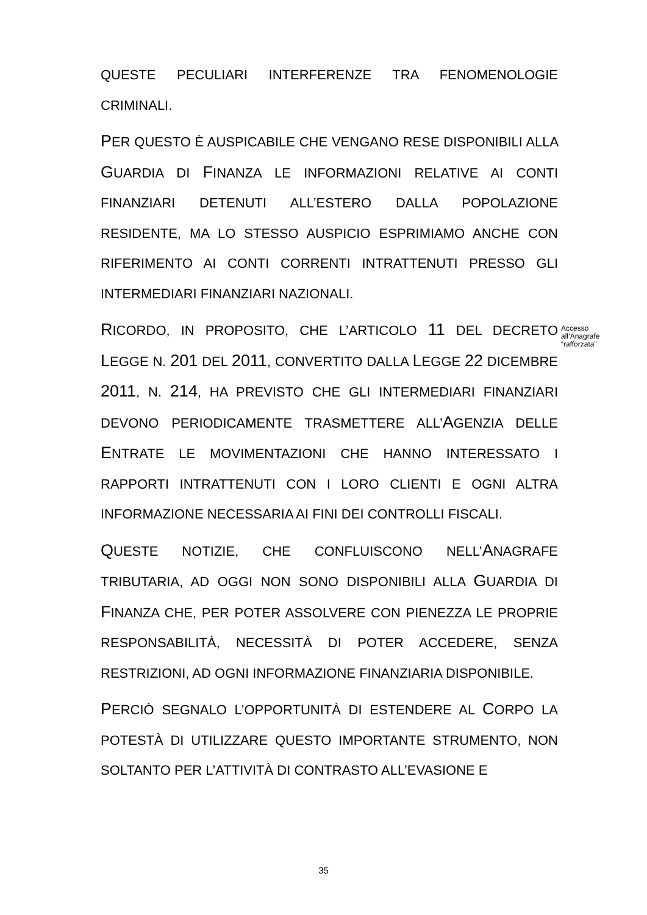QUESTE PECULIARI INTERFERENZE TRA FENOMENOLOGIE CRIMINALI.
PER QUESTO È AUSPICABILE CHE VENGANO RESE DISPONIBILI ALLA GUARDIA DI FINANZA LE INFORMAZIONI RELATIVE AI CONTI FINANZIARI DETENUTI ALL’ESTERO DALLA POPOLAZIONE RESIDENTE, MA LO STESSO AUSPICIO ESPRIMIAMO ANCHE CON RIFERIMENTO AI CONTI CORRENTI INTRATTENUTI PRESSO GLI INTERMEDIARI FINANZIARI NAZIONALI.
RICORDO, IN PROPOSITO, CHE L’ARTICOLO 11 DEL DECRETO LEGGE N. 201 DEL 2011, CONVERTITO DALLA LEGGE 22 DICEMBRE 2011, N. 214, HA PREVISTO CHE GLI INTERMEDIARI FINANZIARI DEVONO PERIODICAMENTE TRASMETTERE ALL’AGENZIA DELLE ENTRATE LE MOVIMENTAZIONI CHE HANNO INTERESSATO I RAPPORTI INTRATTENUTI CON I LORO CLIENTI E OGNI ALTRA INFORMAZIONE NECESSARIA AI FINI DEI CONTROLLI FISCALI.
QUESTE NOTIZIE, CHE CONFLUISCONO NELL’ANAGRAFE TRIBUTARIA, AD OGGI NON SONO DISPONIBILI ALLA GUARDIA DI FINANZA CHE, PER POTER ASSOLVERE CON PIENEZZA LE PROPRIE RESPONSABILITÀ, NECESSITÀ DI POTER ACCEDERE, SENZA RESTRIZIONI, AD OGNI INFORMAZIONE FINANZIARIA DISPONIBILE.
PERCIÒ SEGNALO L’OPPORTUNITÀ DI ESTENDERE AL CORPO LA POTESTÀ DI UTILIZZARE QUESTO IMPORTANTE STRUMENTO, NON SOLTANTO PER L’ATTIVITÀ DI CONTRASTO ALL’EVASIONE E
Accesso
all’Anagrafe
“rafforzata”
35